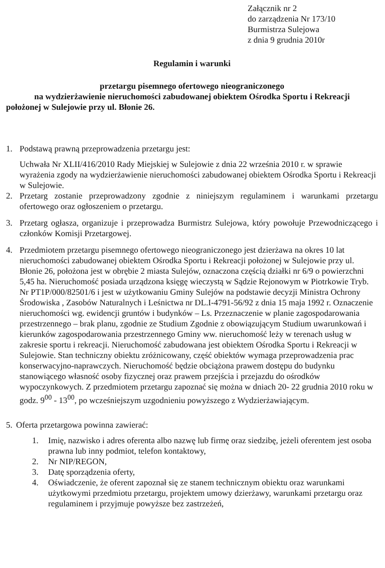Załącznik nr 2
do zarządzenia Nr 173/10
Burmistrza Sulejowa
z dnia 9 grudnia 2010r
Regulamin i warunki
przetargu pisemnego ofertowego nieograniczonego
na wydzierżawienie nieruchomości zabudowanej obiektem Ośrodka Sportu i Rekreacji
położonej w Sulejowie przy ul. Błonie 26.
1. Podstawą prawną przeprowadzenia przetargu jest:
Uchwała Nr XLII/416/2010 Rady Miejskiej w Sulejowie z dnia 22 września 2010 r. w sprawie wyrażenia zgody na wydzierżawienie nieruchomości zabudowanej obiektem Ośrodka Sportu i Rekreacji w Sulejowie.
2. Przetarg zostanie przeprowadzony zgodnie z niniejszym regulaminem i warunkami przetargu ofertowego oraz ogłoszeniem o przetargu.
3. Przetarg ogłasza, organizuje i przeprowadza Burmistrz Sulejowa, który powołuje Przewodniczącego i członków Komisji Przetargowej.
4. Przedmiotem przetargu pisemnego ofertowego nieograniczonego jest dzierżawa na okres 10 lat nieruchomości zabudowanej obiektem Ośrodka Sportu i Rekreacji położonej w Sulejowie przy ul. Błonie 26, położona jest w obrębie 2 miasta Sulejów, oznaczona częścią działki nr 6/9 o powierzchni 5,45 ha. Nieruchomość posiada urządzona księgę wieczystą w Sądzie Rejonowym w Piotrkowie Tryb. Nr PT1P/000/82501/6 i jest w użytkowaniu Gminy Sulejów na podstawie decyzji Ministra Ochrony Środowiska , Zasobów Naturalnych i Leśnictwa nr DL.I-4791-56/92 z dnia 15 maja 1992 r. Oznaczenie nieruchomości wg. ewidencji gruntów i budynków – Ls. Przeznaczenie w planie zagospodarowania przestrzennego – brak planu, zgodnie ze Studium Zgodnie z obowiązującym Studium uwarunkowań i kierunków zagospodarowania przestrzennego Gminy ww. nieruchomość leży w terenach usług w zakresie sportu i rekreacji. Nieruchomość zabudowana jest obiektem Ośrodka Sportu i Rekreacji w Sulejowie. Stan techniczny obiektu zróżnicowany, część obiektów wymaga przeprowadzenia prac konserwacyjno-naprawczych. Nieruchomość będzie obciążona prawem dostępu do budynku stanowiącego własność osoby fizycznej oraz prawem przejścia i przejazdu do ośrodków wypoczynkowych. Z przedmiotem przetargu zapoznać się można w dniach 20- 22 grudnia 2010 roku w godz. 9<sup>00</sup> - 13<sup>00</sup>, po wcześniejszym uzgodnieniu powyższego z Wydzierżawiającym.
5.
Oferta przetargowa powinna zawierać:
1. Imię, nazwisko i adres oferenta albo nazwę lub firmę oraz siedzibę, jeżeli oferentem jest osoba prawna lub inny podmiot, telefon kontaktowy,
2. Nr NIP/REGON,
3. Datę sporządzenia oferty,
4. Oświadczenie, że oferent zapoznał się ze stanem technicznym obiektu oraz warunkami użytkowymi przedmiotu przetargu, projektem umowy dzierżawy, warunkami przetargu oraz regulaminem i przyjmuje powyższe bez zastrzeżeń,